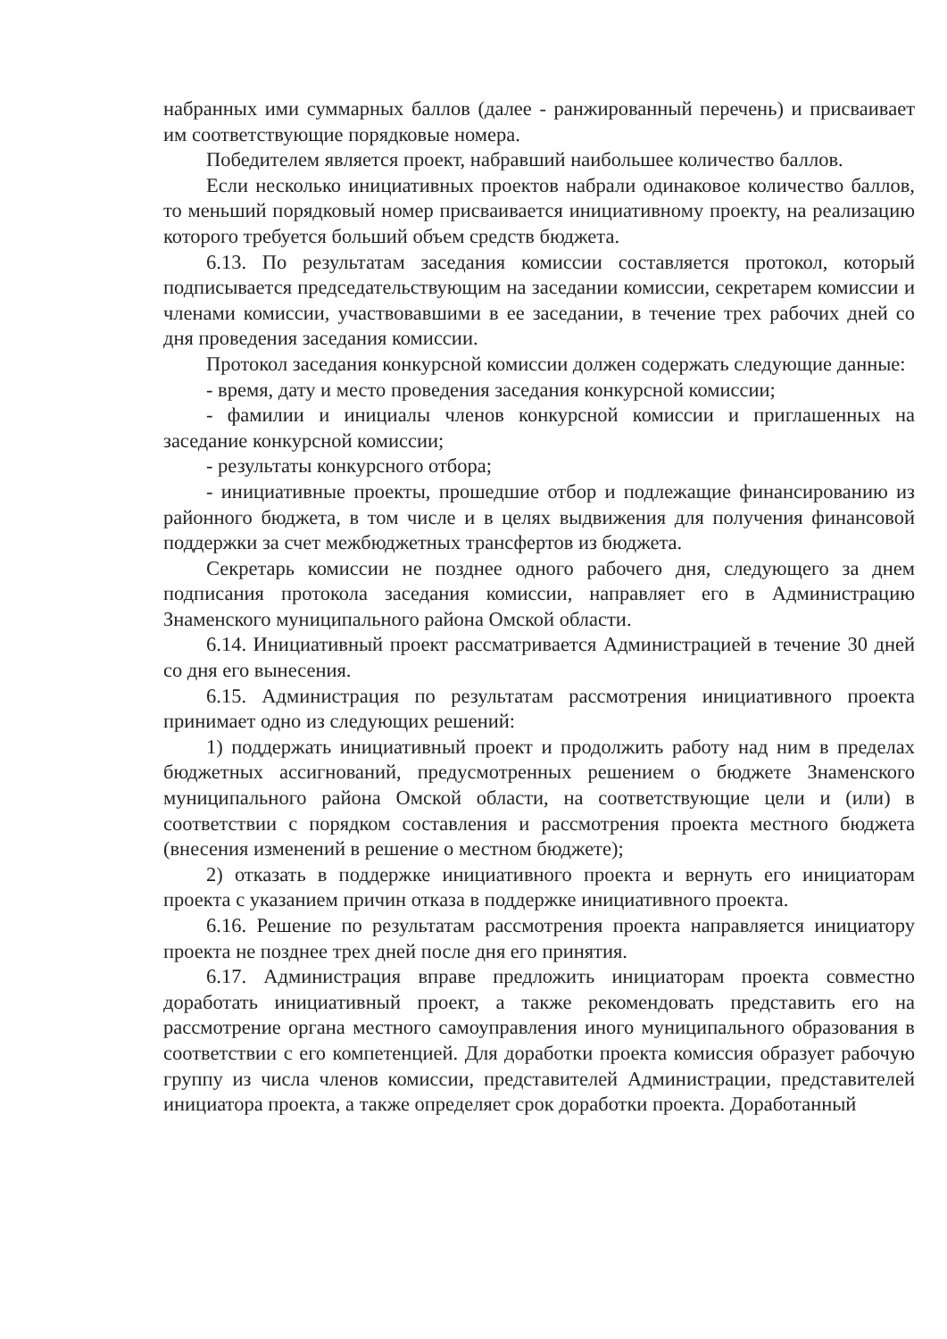набранных ими суммарных баллов (далее - ранжированный перечень) и присваивает им соответствующие порядковые номера.
Победителем является проект, набравший наибольшее количество баллов.
Если несколько инициативных проектов набрали одинаковое количество баллов, то меньший порядковый номер присваивается инициативному проекту, на реализацию которого требуется больший объем средств бюджета.
6.13. По результатам заседания комиссии составляется протокол, который подписывается председательствующим на заседании комиссии, секретарем комиссии и членами комиссии, участвовавшими в ее заседании, в течение трех рабочих дней со дня проведения заседания комиссии.
Протокол заседания конкурсной комиссии должен содержать следующие данные:
- время, дату и место проведения заседания конкурсной комиссии;
- фамилии и инициалы членов конкурсной комиссии и приглашенных на заседание конкурсной комиссии;
- результаты конкурсного отбора;
- инициативные проекты, прошедшие отбор и подлежащие финансированию из районного бюджета, в том числе и в целях выдвижения для получения финансовой поддержки за счет межбюджетных трансфертов из бюджета.
Секретарь комиссии не позднее одного рабочего дня, следующего за днем подписания протокола заседания комиссии, направляет его в Администрацию Знаменского муниципального района Омской области.
6.14. Инициативный проект рассматривается Администрацией в течение 30 дней со дня его вынесения.
6.15. Администрация по результатам рассмотрения инициативного проекта принимает одно из следующих решений:
1) поддержать инициативный проект и продолжить работу над ним в пределах бюджетных ассигнований, предусмотренных решением о бюджете Знаменского муниципального района Омской области, на соответствующие цели и (или) в соответствии с порядком составления и рассмотрения проекта местного бюджета (внесения изменений в решение о местном бюджете);
2) отказать в поддержке инициативного проекта и вернуть его инициаторам проекта с указанием причин отказа в поддержке инициативного проекта.
6.16. Решение по результатам рассмотрения проекта направляется инициатору проекта не позднее трех дней после дня его принятия.
6.17. Администрация вправе предложить инициаторам проекта совместно доработать инициативный проект, а также рекомендовать представить его на рассмотрение органа местного самоуправления иного муниципального образования в соответствии с его компетенцией. Для доработки проекта комиссия образует рабочую группу из числа членов комиссии, представителей Администрации, представителей инициатора проекта, а также определяет срок доработки проекта. Доработанный